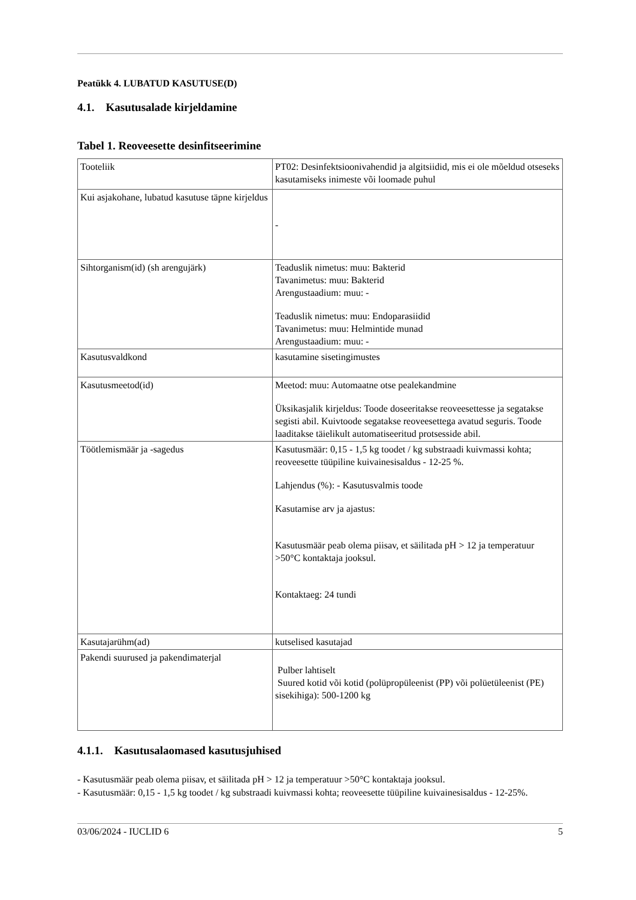Peatükk 4. LUBATUD KASUTUSE(D)
4.1. Kasutusalade kirjeldamine
Tabel 1. Reoveesette desinfitseerimine
| Tooteliik | PT02: Desinfektsioonivahendid ja algitsiidid, mis ei ole mõeldud otseseks kasutamiseks inimeste või loomade puhul |
| Kui asjakohane, lubatud kasutuse täpne kirjeldus | - |
| Sihtorganism(id) (sh arengujärk) | Teaduslik nimetus: muu: Bakterid Tavanimetus: muu: Bakterid Arengustaadium: muu: - Teaduslik nimetus: muu: Endoparasiidid Tavanimetus: muu: Helmintide munad Arengustaadium: muu: - |
| Kasutusvaldkond | kasutamine sisetingimustes |
| Kasutusmeetod(id) | Meetod: muu: Automaatne otse pealekandmine Üksikasjalik kirjeldus: Toode doseeritakse reoveesettesse ja segatakse segisti abil. Kuivtoode segatakse reoveesettega avatud seguris. Toode laaditakse täielikult automatiseeritud protsesside abil. |
| Töötlemismäär ja -sagedus | Kasutusmäär: 0,15 - 1,5 kg toodet / kg substraadi kuivmassi kohta; reoveesette tüüpiline kuivainesisaldus - 12-25 %. Lahjendus (%): - Kasutusvalmis toode Kasutamise arv ja ajastus: Kasutusmäär peab olema piisav, et säilitada pH > 12 ja temperatuur >50°C kontaktaja jooksul. Kontaktaeg: 24 tundi |
| Kasutajarühm(ad) | kutselised kasutajad |
| Pakendi suurused ja pakendimaterjal | Pulber lahtiselt Suured kotid või kotid (polüpropüleenist (PP) või polüetüleenist (PE) sisekihiga): 500-1200 kg |
4.1.1. Kasutusalaomased kasutusjuhised
- Kasutusmäär peab olema piisav, et säilitada pH > 12 ja temperatuur >50°C kontaktaja jooksul.
- Kasutusmäär: 0,15 - 1,5 kg toodet / kg substraadi kuivmassi kohta; reoveesette tüüpiline kuivainesisaldus - 12-25%.
03/06/2024 - IUCLID 6 5